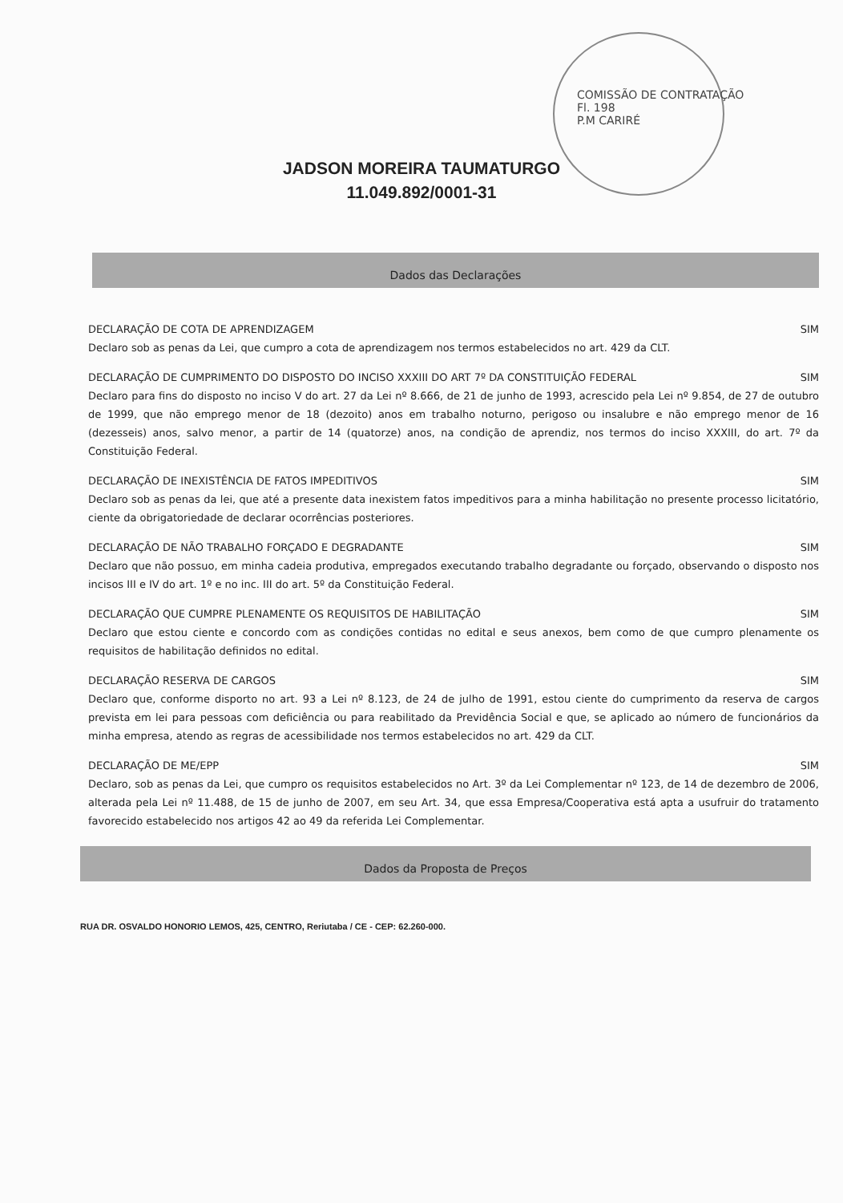COMISSÃO DE CONTRATAÇÃO
Fl. 198
P.M CARIRÉ
JADSON MOREIRA TAUMATURGO
11.049.892/0001-31
Dados das Declarações
DECLARAÇÃO DE COTA DE APRENDIZAGEM SIM
Declaro sob as penas da Lei, que cumpro a cota de aprendizagem nos termos estabelecidos no art. 429 da CLT.
DECLARAÇÃO DE CUMPRIMENTO DO DISPOSTO DO INCISO XXXIII DO ART 7º DA CONSTITUIÇÃO FEDERAL SIM
Declaro para fins do disposto no inciso V do art. 27 da Lei nº 8.666, de 21 de junho de 1993, acrescido pela Lei nº 9.854, de 27 de outubro de 1999, que não emprego menor de 18 (dezoito) anos em trabalho noturno, perigoso ou insalubre e não emprego menor de 16 (dezesseis) anos, salvo menor, a partir de 14 (quatorze) anos, na condição de aprendiz, nos termos do inciso XXXIII, do art. 7º da Constituição Federal.
DECLARAÇÃO DE INEXISTÊNCIA DE FATOS IMPEDITIVOS SIM
Declaro sob as penas da lei, que até a presente data inexistem fatos impeditivos para a minha habilitação no presente processo licitatório, ciente da obrigatoriedade de declarar ocorrências posteriores.
DECLARAÇÃO DE NÃO TRABALHO FORÇADO E DEGRADANTE SIM
Declaro que não possuo, em minha cadeia produtiva, empregados executando trabalho degradante ou forçado, observando o disposto nos incisos III e IV do art. 1º e no inc. III do art. 5º da Constituição Federal.
DECLARAÇÃO QUE CUMPRE PLENAMENTE OS REQUISITOS DE HABILITAÇÃO SIM
Declaro que estou ciente e concordo com as condições contidas no edital e seus anexos, bem como de que cumpro plenamente os requisitos de habilitação definidos no edital.
DECLARAÇÃO RESERVA DE CARGOS SIM
Declaro que, conforme disporto no art. 93 a Lei nº 8.123, de 24 de julho de 1991, estou ciente do cumprimento da reserva de cargos prevista em lei para pessoas com deficiência ou para reabilitado da Previdência Social e que, se aplicado ao número de funcionários da minha empresa, atendo as regras de acessibilidade nos termos estabelecidos no art. 429 da CLT.
DECLARAÇÃO DE ME/EPP SIM
Declaro, sob as penas da Lei, que cumpro os requisitos estabelecidos no Art. 3º da Lei Complementar nº 123, de 14 de dezembro de 2006, alterada pela Lei nº 11.488, de 15 de junho de 2007, em seu Art. 34, que essa Empresa/Cooperativa está apta a usufruir do tratamento favorecido estabelecido nos artigos 42 ao 49 da referida Lei Complementar.
Dados da Proposta de Preços
RUA DR. OSVALDO HONORIO LEMOS, 425, CENTRO, Reriutaba / CE - CEP: 62.260-000.